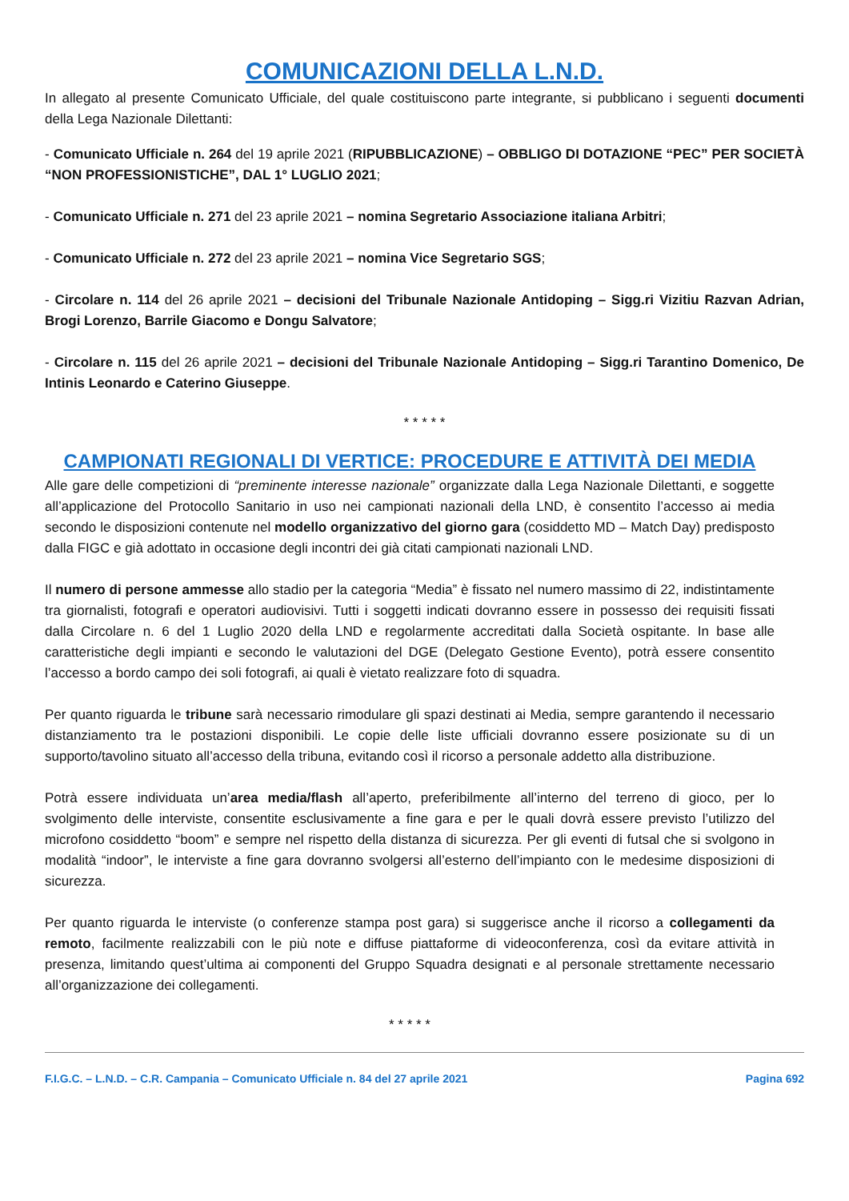COMUNICAZIONI DELLA L.N.D.
In allegato al presente Comunicato Ufficiale, del quale costituiscono parte integrante, si pubblicano i seguenti documenti della Lega Nazionale Dilettanti:
- Comunicato Ufficiale n. 264 del 19 aprile 2021 (RIPUBBLICAZIONE) – OBBLIGO DI DOTAZIONE “PEC” PER SOCIETÀ “NON PROFESSIONISTICHE”, DAL 1° LUGLIO 2021;
- Comunicato Ufficiale n. 271 del 23 aprile 2021 – nomina Segretario Associazione italiana Arbitri;
- Comunicato Ufficiale n. 272 del 23 aprile 2021 – nomina Vice Segretario SGS;
- Circolare n. 114 del 26 aprile 2021 – decisioni del Tribunale Nazionale Antidoping – Sigg.ri Vizitiu Razvan Adrian, Brogi Lorenzo, Barrile Giacomo e Dongu Salvatore;
- Circolare n. 115 del 26 aprile 2021 – decisioni del Tribunale Nazionale Antidoping – Sigg.ri Tarantino Domenico, De Intinis Leonardo e Caterino Giuseppe.
* * * * *
CAMPIONATI REGIONALI DI VERTICE: PROCEDURE E ATTIVITÀ DEI MEDIA
Alle gare delle competizioni di “preminente interesse nazionale” organizzate dalla Lega Nazionale Dilettanti, e soggette all’applicazione del Protocollo Sanitario in uso nei campionati nazionali della LND, è consentito l’accesso ai media secondo le disposizioni contenute nel modello organizzativo del giorno gara (cosiddetto MD – Match Day) predisposto dalla FIGC e già adottato in occasione degli incontri dei già citati campionati nazionali LND.
Il numero di persone ammesse allo stadio per la categoria “Media” è fissato nel numero massimo di 22, indistintamente tra giornalisti, fotografi e operatori audiovisivi. Tutti i soggetti indicati dovranno essere in possesso dei requisiti fissati dalla Circolare n. 6 del 1 Luglio 2020 della LND e regolarmente accreditati dalla Società ospitante. In base alle caratteristiche degli impianti e secondo le valutazioni del DGE (Delegato Gestione Evento), potrà essere consentito l’accesso a bordo campo dei soli fotografi, ai quali è vietato realizzare foto di squadra.
Per quanto riguarda le tribune sarà necessario rimodulare gli spazi destinati ai Media, sempre garantendo il necessario distanziamento tra le postazioni disponibili. Le copie delle liste ufficiali dovranno essere posizionate su di un supporto/tavolino situato all’accesso della tribuna, evitando così il ricorso a personale addetto alla distribuzione.
Potrà essere individuata un’area media/flash all’aperto, preferibilmente all’interno del terreno di gioco, per lo svolgimento delle interviste, consentite esclusivamente a fine gara e per le quali dovrà essere previsto l’utilizzo del microfono cosiddetto “boom” e sempre nel rispetto della distanza di sicurezza. Per gli eventi di futsal che si svolgono in modalità “indoor”, le interviste a fine gara dovranno svolgersi all’esterno dell’impianto con le medesime disposizioni di sicurezza.
Per quanto riguarda le interviste (o conferenze stampa post gara) si suggerisce anche il ricorso a collegamenti da remoto, facilmente realizzabili con le più note e diffuse piattaforme di videoconferenza, così da evitare attività in presenza, limitando quest’ultima ai componenti del Gruppo Squadra designati e al personale strettamente necessario all’organizzazione dei collegamenti.
* * * * *
F.I.G.C. – L.N.D. – C.R. Campania – Comunicato Ufficiale n. 84 del 27 aprile 2021 Pagina 692